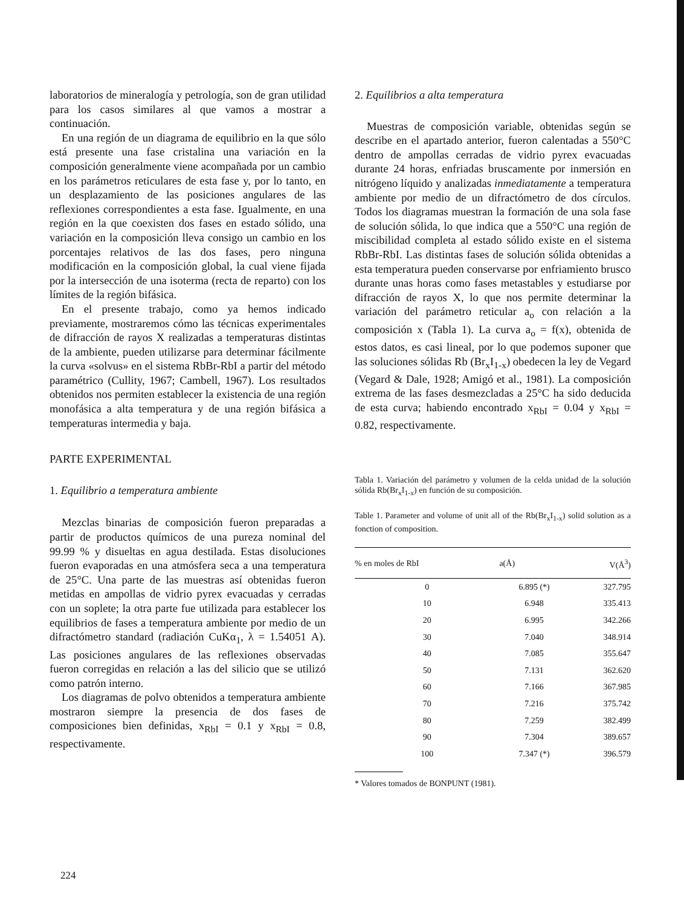laboratorios de mineralogía y petrología, son de gran utilidad para los casos similares al que vamos a mostrar a continuación.
En una región de un diagrama de equilibrio en la que sólo está presente una fase cristalina una variación en la composición generalmente viene acompañada por un cambio en los parámetros reticulares de esta fase y, por lo tanto, en un desplazamiento de las posiciones angulares de las reflexiones correspondientes a esta fase. Igualmente, en una región en la que coexisten dos fases en estado sólido, una variación en la composición lleva consigo un cambio en los porcentajes relativos de las dos fases, pero ninguna modificación en la composición global, la cual viene fijada por la intersección de una isoterma (recta de reparto) con los límites de la región bifásica.
En el presente trabajo, como ya hemos indicado previamente, mostraremos cómo las técnicas experimentales de difracción de rayos X realizadas a temperaturas distintas de la ambiente, pueden utilizarse para determinar fácilmente la curva «solvus» en el sistema RbBr-RbI a partir del método paramétrico (Cullity, 1967; Cambell, 1967). Los resultados obtenidos nos permiten establecer la existencia de una región monofásica a alta temperatura y de una región bifásica a temperaturas intermedia y baja.
PARTE EXPERIMENTAL
1. Equilibrio a temperatura ambiente
Mezclas binarias de composición fueron preparadas a partir de productos químicos de una pureza nominal del 99.99 % y disueltas en agua destilada. Estas disoluciones fueron evaporadas en una atmósfera seca a una temperatura de 25°C. Una parte de las muestras así obtenidas fueron metidas en ampollas de vidrio pyrex evacuadas y cerradas con un soplete; la otra parte fue utilizada para establecer los equilibrios de fases a temperatura ambiente por medio de un difractómetro standard (radiación CuKα<sub>1</sub>, λ = 1.54051 A). Las posiciones angulares de las reflexiones observadas fueron corregidas en relación a las del silicio que se utilizó como patrón interno.
Los diagramas de polvo obtenidos a temperatura ambiente mostraron siempre la presencia de dos fases de composiciones bien definidas, x<sub>RbI</sub> = 0.1 y x<sub>RbI</sub> = 0.8, respectivamente.
2. Equilibrios a alta temperatura
Muestras de composición variable, obtenidas según se describe en el apartado anterior, fueron calentadas a 550°C dentro de ampollas cerradas de vidrio pyrex evacuadas durante 24 horas, enfriadas bruscamente por inmersión en nitrógeno líquido y analizadas inmediatamente a temperatura ambiente por medio de un difractómetro de dos círculos. Todos los diagramas muestran la formación de una sola fase de solución sólida, lo que indica que a 550°C una región de miscibilidad completa al estado sólido existe en el sistema RbBr-RbI. Las distintas fases de solución sólida obtenidas a esta temperatura pueden conservarse por enfriamiento brusco durante unas horas como fases metastables y estudiarse por difracción de rayos X, lo que nos permite determinar la variación del parámetro reticular a<sub>o</sub> con relación a la composición x (Tabla 1). La curva a<sub>o</sub> = f(x), obtenida de estos datos, es casi lineal, por lo que podemos suponer que las soluciones sólidas Rb (Br<sub>x</sub>I<sub>1-x</sub>) obedecen la ley de Vegard (Vegard & Dale, 1928; Amigó et al., 1981). La composición extrema de las fases desmezcladas a 25°C ha sido deducida de esta curva; habiendo encontrado x<sub>RbI</sub> = 0.04 y x<sub>RbI</sub> = 0.82, respectivamente.
Tabla 1. Variación del parámetro y volumen de la celda unidad de la solución sólida Rb(Br<sub>x</sub>I<sub>1-x</sub>) en función de su composición.
Table 1. Parameter and volume of unit all of the Rb(Br<sub>x</sub>I<sub>1-x</sub>) solid solution as a fonction of composition.
| % en moles de RbI | a(Å) | V(Å<sup>3</sup>) |
| --- | --- | --- |
| 0 | 6.895 (*) | 327.795 |
| 10 | 6.948 | 335.413 |
| 20 | 6.995 | 342.266 |
| 30 | 7.040 | 348.914 |
| 40 | 7.085 | 355.647 |
| 50 | 7.131 | 362.620 |
| 60 | 7.166 | 367.985 |
| 70 | 7.216 | 375.742 |
| 80 | 7.259 | 382.499 |
| 90 | 7.304 | 389.657 |
| 100 | 7.347 (*) | 396.579 |
* Valores tomados de BONPUNT (1981).
224